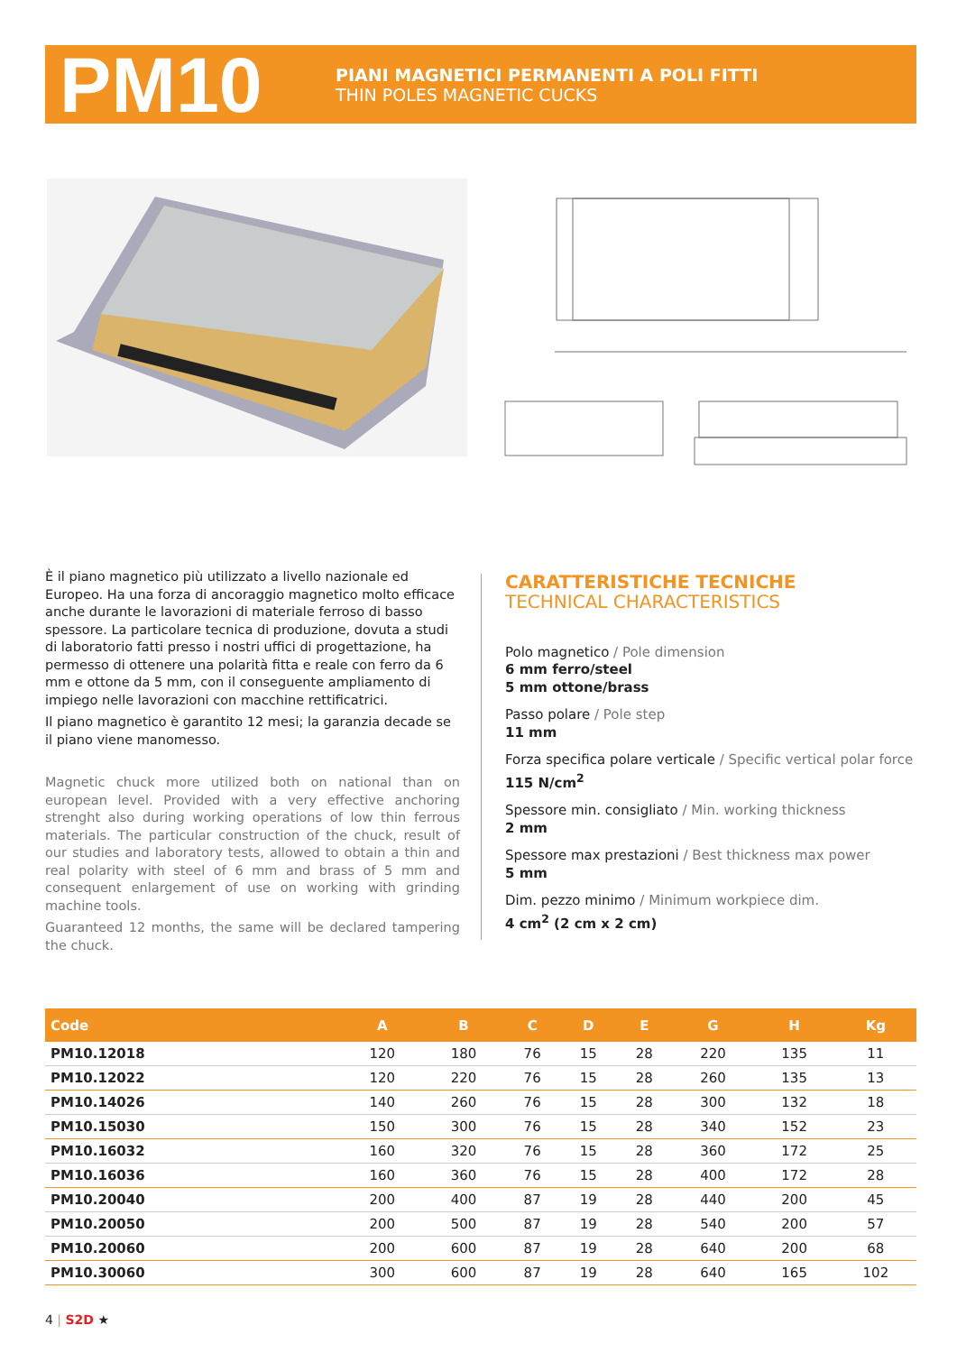PM10
PIANI MAGNETICI PERMANENTI A POLI FITTI
THIN POLES MAGNETIC CUCKS
È il piano magnetico più utilizzato a livello nazionale ed Europeo. Ha una forza di ancoraggio magnetico molto efficace anche durante le lavorazioni di materiale ferroso di basso spessore. La particolare tecnica di produzione, dovuta a studi di laboratorio fatti presso i nostri uffici di progettazione, ha permesso di ottenere una polarità fitta e reale con ferro da 6 mm e ottone da 5 mm, con il conseguente ampliamento di impiego nelle lavorazioni con macchine rettificatrici.
Il piano magnetico è garantito 12 mesi; la garanzia decade se il piano viene manomesso.
Magnetic chuck more utilized both on national than on european level. Provided with a very effective anchoring strenght also during working operations of low thin ferrous materials. The particular construction of the chuck, result of our studies and laboratory tests, allowed to obtain a thin and real polarity with steel of 6 mm and brass of 5 mm and consequent enlargement of use on working with grinding machine tools.
Guaranteed 12 months, the same will be declared tampering the chuck.
CARATTERISTICHE TECNICHE
TECHNICAL CHARACTERISTICS
Polo magnetico / Pole dimension
6 mm ferro/steel
5 mm ottone/brass
Passo polare / Pole step
11 mm
Forza specifica polare verticale / Specific vertical polar force
115 N/cm<sup>2</sup>
Spessore min. consigliato / Min. working thickness
2 mm
Spessore max prestazioni / Best thickness max power
5 mm
Dim. pezzo minimo / Minimum workpiece dim.
4 cm<sup>2</sup> (2 cm x 2 cm)
| Code | A | B | C | D | E | G | H | Kg |
| --- | --- | --- | --- | --- | --- | --- | --- | --- |
| PM10.12018 | 120 | 180 | 76 | 15 | 28 | 220 | 135 | 11 |
| PM10.12022 | 120 | 220 | 76 | 15 | 28 | 260 | 135 | 13 |
| PM10.14026 | 140 | 260 | 76 | 15 | 28 | 300 | 132 | 18 |
| PM10.15030 | 150 | 300 | 76 | 15 | 28 | 340 | 152 | 23 |
| PM10.16032 | 160 | 320 | 76 | 15 | 28 | 360 | 172 | 25 |
| PM10.16036 | 160 | 360 | 76 | 15 | 28 | 400 | 172 | 28 |
| PM10.20040 | 200 | 400 | 87 | 19 | 28 | 440 | 200 | 45 |
| PM10.20050 | 200 | 500 | 87 | 19 | 28 | 540 | 200 | 57 |
| PM10.20060 | 200 | 600 | 87 | 19 | 28 | 640 | 200 | 68 |
| PM10.30060 | 300 | 600 | 87 | 19 | 28 | 640 | 165 | 102 |
4 | S2D ★